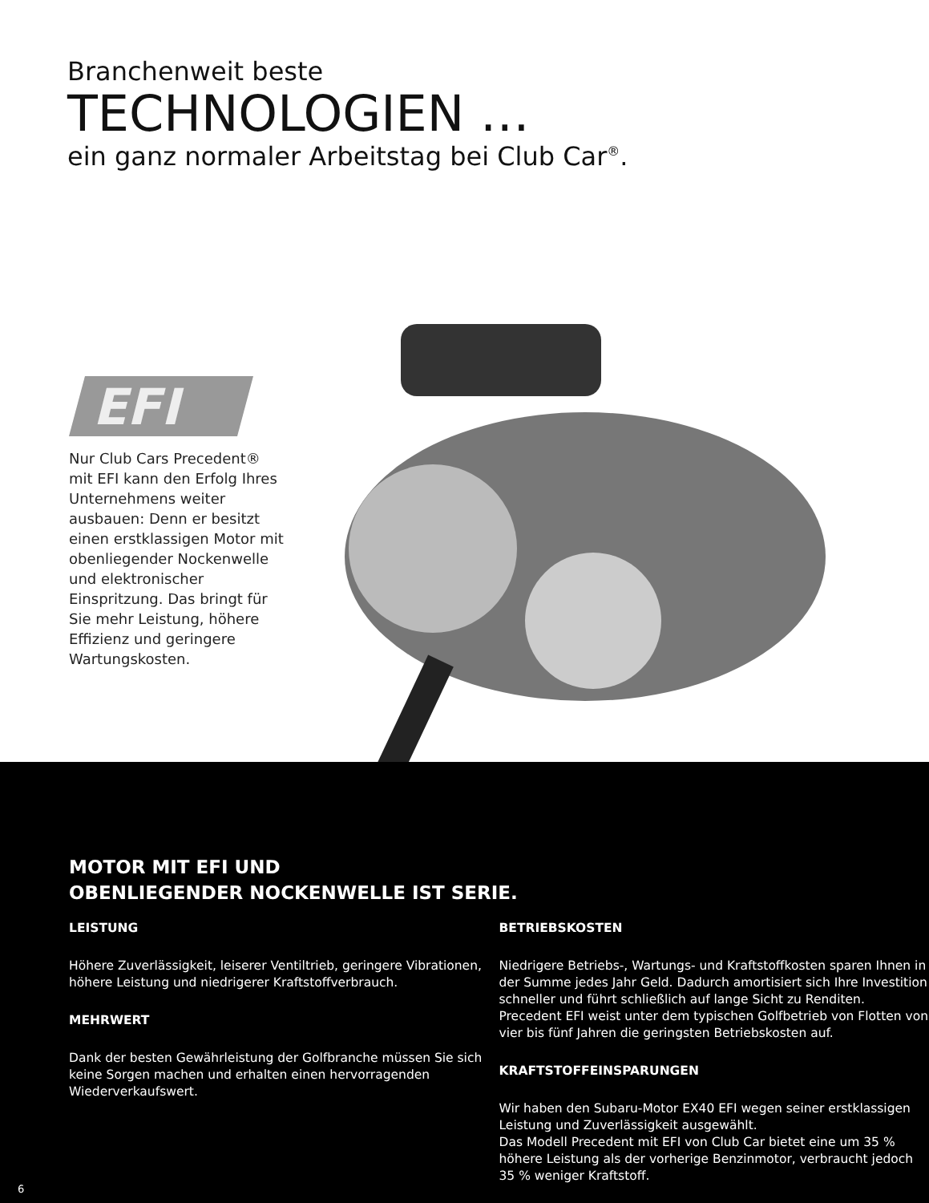Branchenweit beste
TECHNOLOGIEN …
ein ganz normaler Arbeitstag bei Club Car<sup>®</sup>.
EFI
Nur Club Cars Precedent® mit EFI kann den Erfolg Ihres Unternehmens weiter ausbauen: Denn er besitzt einen erstklassigen Motor mit obenliegender Nockenwelle und elektronischer Einspritzung. Das bringt für Sie mehr Leistung, höhere Effizienz und geringere Wartungskosten.
MOTOR MIT EFI UND
OBENLIEGENDER NOCKENWELLE IST SERIE.
LEISTUNG
Höhere Zuverlässigkeit, leiserer Ventiltrieb, geringere Vibrationen, höhere Leistung und niedrigerer Kraftstoffverbrauch.
MEHRWERT
Dank der besten Gewährleistung der Golfbranche müssen Sie sich keine Sorgen machen und erhalten einen hervorragenden Wiederverkaufswert.
BETRIEBSKOSTEN
Niedrigere Betriebs-, Wartungs- und Kraftstoffkosten sparen Ihnen in der Summe jedes Jahr Geld. Dadurch amortisiert sich Ihre Investition schneller und führt schließlich auf lange Sicht zu Renditen. Precedent EFI weist unter dem typischen Golfbetrieb von Flotten von vier bis fünf Jahren die geringsten Betriebskosten auf.
KRAFTSTOFFEINSPARUNGEN
Wir haben den Subaru-Motor EX40 EFI wegen seiner erstklassigen Leistung und Zuverlässigkeit ausgewählt.
Das Modell Precedent mit EFI von Club Car bietet eine um 35 % höhere Leistung als der vorherige Benzinmotor, verbraucht jedoch 35 % weniger Kraftstoff.
6